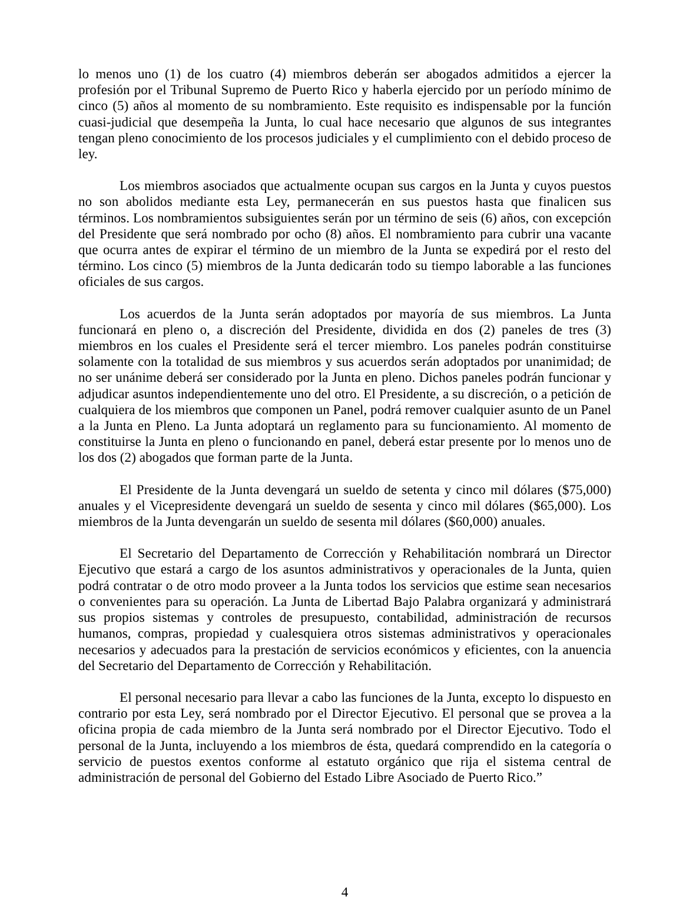lo menos uno (1) de los cuatro (4) miembros deberán ser abogados admitidos a ejercer la profesión por el Tribunal Supremo de Puerto Rico y haberla ejercido por un período mínimo de cinco (5) años al momento de su nombramiento. Este requisito es indispensable por la función cuasi-judicial que desempeña la Junta, lo cual hace necesario que algunos de sus integrantes tengan pleno conocimiento de los procesos judiciales y el cumplimiento con el debido proceso de ley.
Los miembros asociados que actualmente ocupan sus cargos en la Junta y cuyos puestos no son abolidos mediante esta Ley, permanecerán en sus puestos hasta que finalicen sus términos. Los nombramientos subsiguientes serán por un término de seis (6) años, con excepción del Presidente que será nombrado por ocho (8) años. El nombramiento para cubrir una vacante que ocurra antes de expirar el término de un miembro de la Junta se expedirá por el resto del término. Los cinco (5) miembros de la Junta dedicarán todo su tiempo laborable a las funciones oficiales de sus cargos.
Los acuerdos de la Junta serán adoptados por mayoría de sus miembros. La Junta funcionará en pleno o, a discreción del Presidente, dividida en dos (2) paneles de tres (3) miembros en los cuales el Presidente será el tercer miembro. Los paneles podrán constituirse solamente con la totalidad de sus miembros y sus acuerdos serán adoptados por unanimidad; de no ser unánime deberá ser considerado por la Junta en pleno. Dichos paneles podrán funcionar y adjudicar asuntos independientemente uno del otro. El Presidente, a su discreción, o a petición de cualquiera de los miembros que componen un Panel, podrá remover cualquier asunto de un Panel a la Junta en Pleno. La Junta adoptará un reglamento para su funcionamiento. Al momento de constituirse la Junta en pleno o funcionando en panel, deberá estar presente por lo menos uno de los dos (2) abogados que forman parte de la Junta.
El Presidente de la Junta devengará un sueldo de setenta y cinco mil dólares ($75,000) anuales y el Vicepresidente devengará un sueldo de sesenta y cinco mil dólares ($65,000). Los miembros de la Junta devengarán un sueldo de sesenta mil dólares ($60,000) anuales.
El Secretario del Departamento de Corrección y Rehabilitación nombrará un Director Ejecutivo que estará a cargo de los asuntos administrativos y operacionales de la Junta, quien podrá contratar o de otro modo proveer a la Junta todos los servicios que estime sean necesarios o convenientes para su operación. La Junta de Libertad Bajo Palabra organizará y administrará sus propios sistemas y controles de presupuesto, contabilidad, administración de recursos humanos, compras, propiedad y cualesquiera otros sistemas administrativos y operacionales necesarios y adecuados para la prestación de servicios económicos y eficientes, con la anuencia del Secretario del Departamento de Corrección y Rehabilitación.
El personal necesario para llevar a cabo las funciones de la Junta, excepto lo dispuesto en contrario por esta Ley, será nombrado por el Director Ejecutivo. El personal que se provea a la oficina propia de cada miembro de la Junta será nombrado por el Director Ejecutivo. Todo el personal de la Junta, incluyendo a los miembros de ésta, quedará comprendido en la categoría o servicio de puestos exentos conforme al estatuto orgánico que rija el sistema central de administración de personal del Gobierno del Estado Libre Asociado de Puerto Rico.”
4